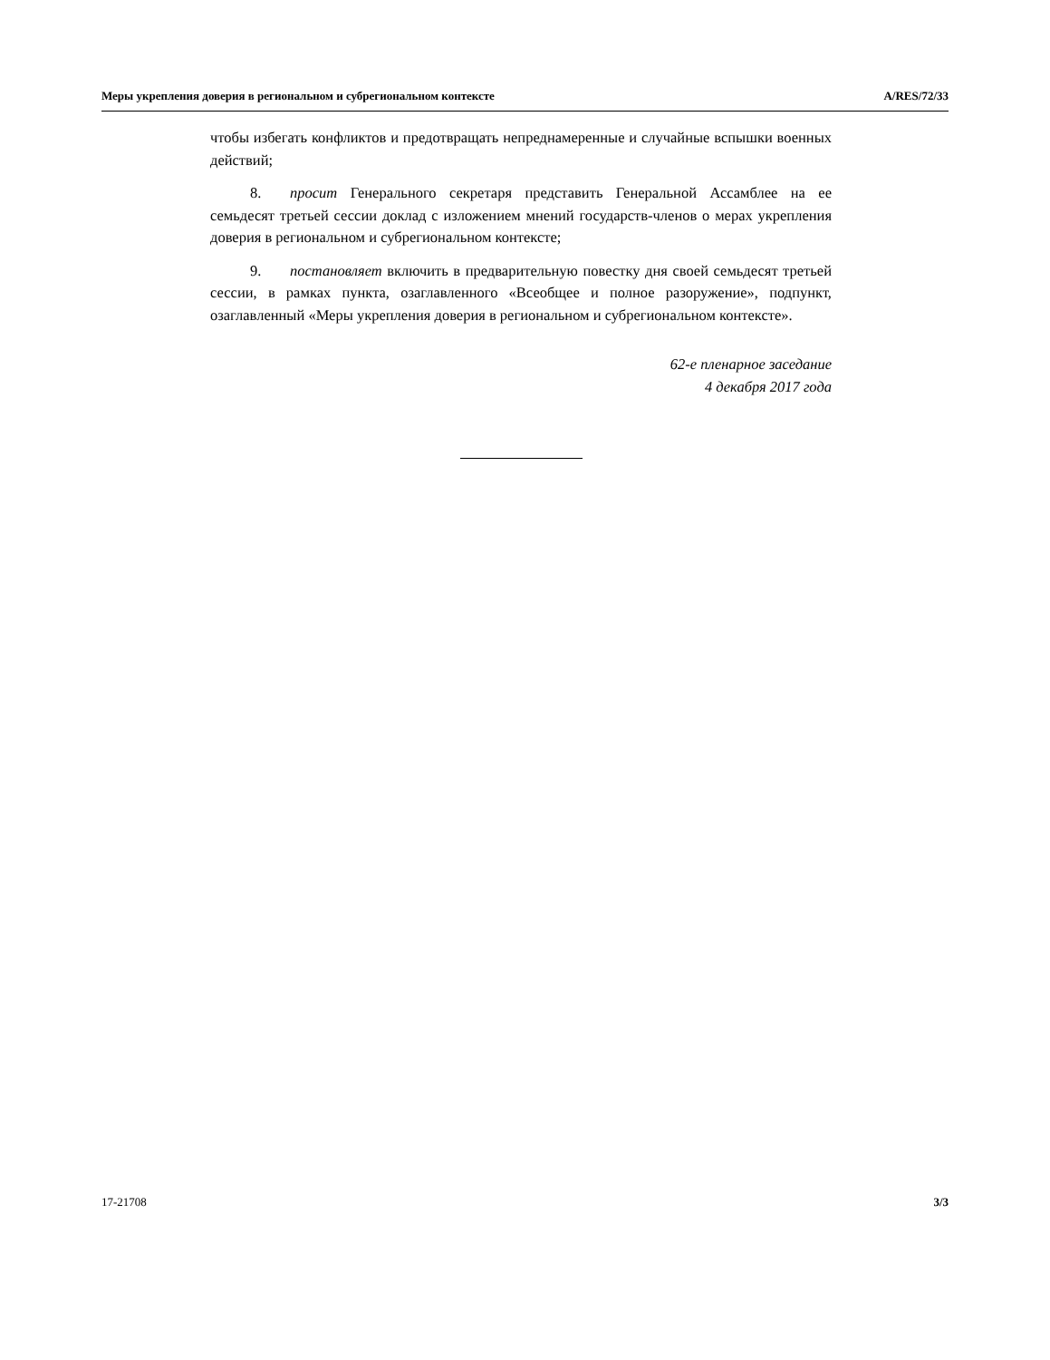Меры укрепления доверия в региональном и субрегиональном контексте A/RES/72/33
чтобы избегать конфликтов и предотвращать непреднамеренные и случайные вспышки военных действий;
8. просит Генерального секретаря представить Генеральной Ассамблее на ее семьдесят третьей сессии доклад с изложением мнений государств-членов о мерах укрепления доверия в региональном и субрегиональном контексте;
9. постановляет включить в предварительную повестку дня своей семьдесят третьей сессии, в рамках пункта, озаглавленного «Всеобщее и полное разоружение», подпункт, озаглавленный «Меры укрепления доверия в региональном и субрегиональном контексте».
62-е пленарное заседание
4 декабря 2017 года
17-21708 3/3